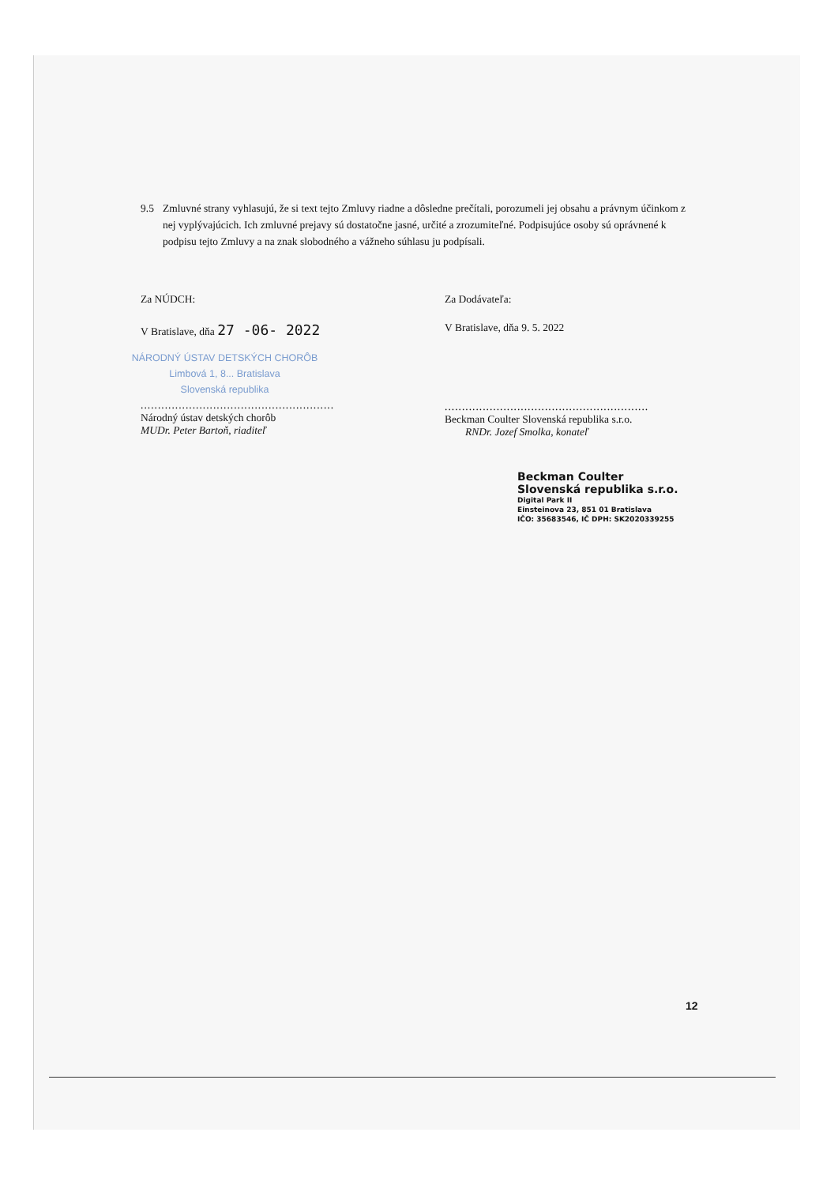9.5 Zmluvné strany vyhlasujú, že si text tejto Zmluvy riadne a dôsledne prečítali, porozumeli jej obsahu a právnym účinkom z nej vyplývajúcich. Ich zmluvné prejavy sú dostatočne jasné, určité a zrozumiteľné. Podpisujúce osoby sú oprávnené k podpisu tejto Zmluvy a na znak slobodného a vážneho súhlasu ju podpísali.
Za NÚDCH:
V Bratislave, dňa 27 -06- 2022
NÁRODNÝ ÚSTAV DETSKÝCH CHORÔB
Limbová 1, 8... Bratislava
Slovenská republika
........................................................
Národný ústav detských chorôb
MUDr. Peter Bartoň, riaditeľ
Za Dodávateľa:
V Bratislave, dňa 9. 5. 2022
...........................................................
Beckman Coulter Slovenská republika s.r.o.
RNDr. Jozef Smolka, konateľ
Beckman Coulter
Slovenská republika s.r.o.
Digital Park II
Einsteinova 23, 851 01 Bratislava
IČO: 35683546, IČ DPH: SK2020339255
12